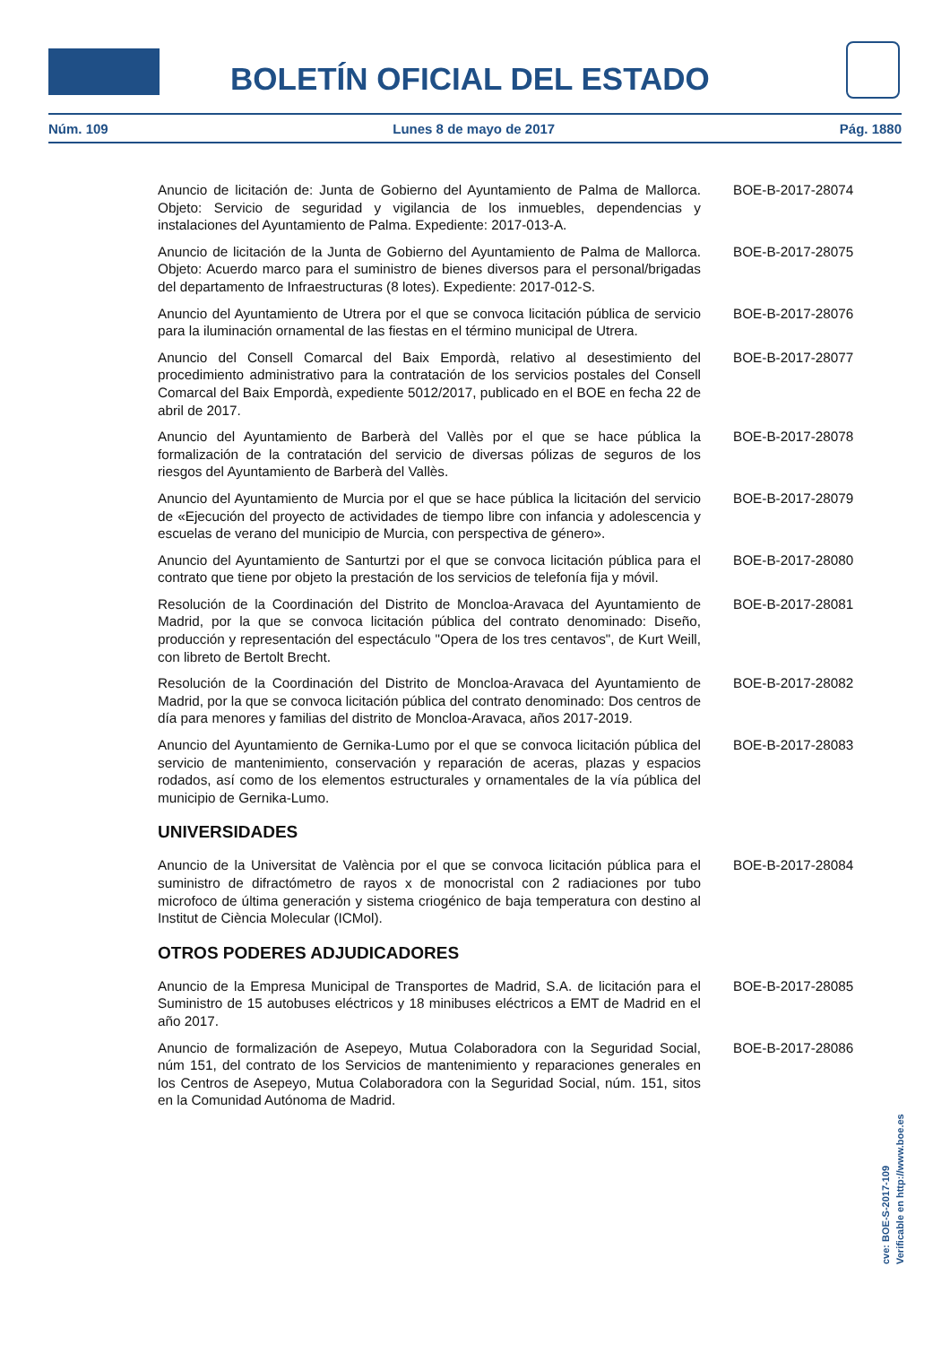BOLETÍN OFICIAL DEL ESTADO
Núm. 109 Lunes 8 de mayo de 2017 Pág. 1880
Anuncio de licitación de: Junta de Gobierno del Ayuntamiento de Palma de Mallorca. Objeto: Servicio de seguridad y vigilancia de los inmuebles, dependencias y instalaciones del Ayuntamiento de Palma. Expediente: 2017-013-A.
BOE-B-2017-28074
Anuncio de licitación de la Junta de Gobierno del Ayuntamiento de Palma de Mallorca. Objeto: Acuerdo marco para el suministro de bienes diversos para el personal/brigadas del departamento de Infraestructuras (8 lotes). Expediente: 2017-012-S.
BOE-B-2017-28075
Anuncio del Ayuntamiento de Utrera por el que se convoca licitación pública de servicio para la iluminación ornamental de las fiestas en el término municipal de Utrera.
BOE-B-2017-28076
Anuncio del Consell Comarcal del Baix Empordà, relativo al desestimiento del procedimiento administrativo para la contratación de los servicios postales del Consell Comarcal del Baix Empordà, expediente 5012/2017, publicado en el BOE en fecha 22 de abril de 2017.
BOE-B-2017-28077
Anuncio del Ayuntamiento de Barberà del Vallès por el que se hace pública la formalización de la contratación del servicio de diversas pólizas de seguros de los riesgos del Ayuntamiento de Barberà del Vallès.
BOE-B-2017-28078
Anuncio del Ayuntamiento de Murcia por el que se hace pública la licitación del servicio de «Ejecución del proyecto de actividades de tiempo libre con infancia y adolescencia y escuelas de verano del municipio de Murcia, con perspectiva de género».
BOE-B-2017-28079
Anuncio del Ayuntamiento de Santurtzi por el que se convoca licitación pública para el contrato que tiene por objeto la prestación de los servicios de telefonía fija y móvil.
BOE-B-2017-28080
Resolución de la Coordinación del Distrito de Moncloa-Aravaca del Ayuntamiento de Madrid, por la que se convoca licitación pública del contrato denominado: Diseño, producción y representación del espectáculo "Opera de los tres centavos", de Kurt Weill, con libreto de Bertolt Brecht.
BOE-B-2017-28081
Resolución de la Coordinación del Distrito de Moncloa-Aravaca del Ayuntamiento de Madrid, por la que se convoca licitación pública del contrato denominado: Dos centros de día para menores y familias del distrito de Moncloa-Aravaca, años 2017-2019.
BOE-B-2017-28082
Anuncio del Ayuntamiento de Gernika-Lumo por el que se convoca licitación pública del servicio de mantenimiento, conservación y reparación de aceras, plazas y espacios rodados, así como de los elementos estructurales y ornamentales de la vía pública del municipio de Gernika-Lumo.
BOE-B-2017-28083
UNIVERSIDADES
Anuncio de la Universitat de València por el que se convoca licitación pública para el suministro de difractómetro de rayos x de monocristal con 2 radiaciones por tubo microfoco de última generación y sistema criogénico de baja temperatura con destino al Institut de Ciència Molecular (ICMol).
BOE-B-2017-28084
OTROS PODERES ADJUDICADORES
Anuncio de la Empresa Municipal de Transportes de Madrid, S.A. de licitación para el Suministro de 15 autobuses eléctricos y 18 minibuses eléctricos a EMT de Madrid en el año 2017.
BOE-B-2017-28085
Anuncio de formalización de Asepeyo, Mutua Colaboradora con la Seguridad Social, núm 151, del contrato de los Servicios de mantenimiento y reparaciones generales en los Centros de Asepeyo, Mutua Colaboradora con la Seguridad Social, núm. 151, sitos en la Comunidad Autónoma de Madrid.
BOE-B-2017-28086
cve: BOE-S-2017-109
Verificable en http://www.boe.es